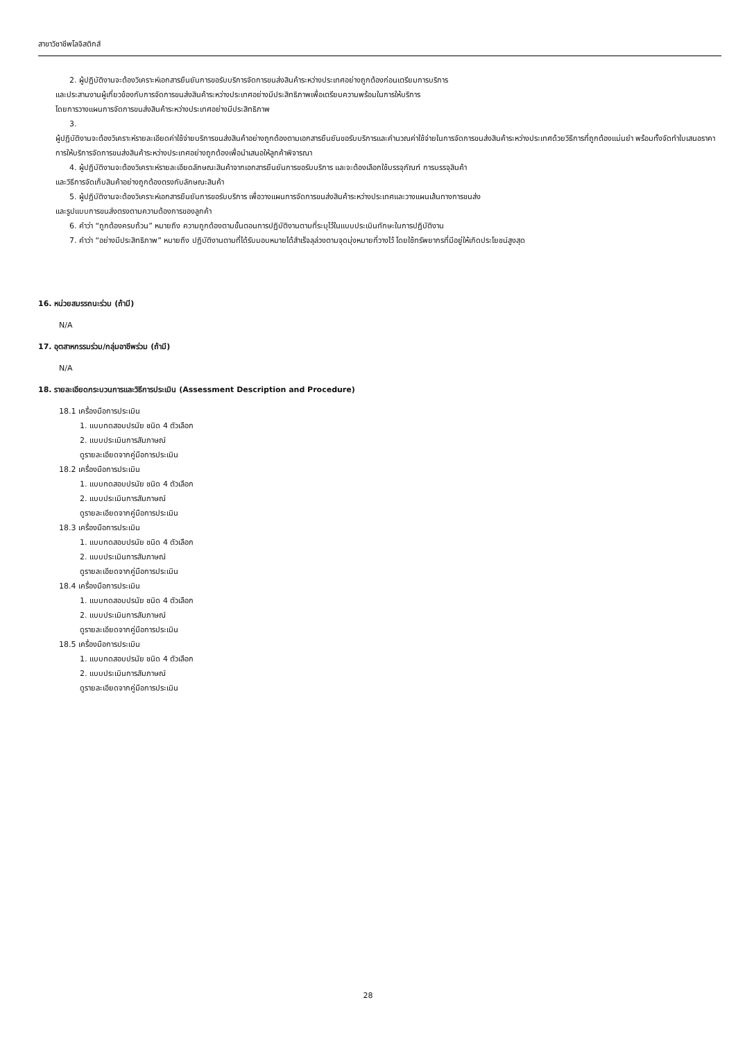สาขาวิชาชีพโลจิสติกส์
2. ผู้ปฏิบัติงานจะต้องวิเคราะห์เอกสารยืนยันการขอรับบริการจัดการขนส่งสินค้าระหว่างประเทศอย่างถูกต้องก่อนเตรียมการบริการ
และประสานงานผู้เกี่ยวข้องกับการจัดการขนส่งสินค้าระหว่างประเทศอย่างมีประสิทธิภาพเพื่อเตรียมความพร้อมในการให้บริการ
โดยการวางแผนการจัดการขนส่งสินค้าระหว่างประเทศอย่างมีประสิทธิภาพ
3.
ผู้ปฏิบัติงานจะต้องวิเคราะห์รายละเอียดค่าใช้จ่ายบริการขนส่งสินค้าอย่างถูกต้องตามเอกสารยืนยันขอรับบริการและคำนวณค่าใช้จ่ายในการจัดการขนส่งสินค้าระหว่างประเทศด้วยวิธีการที่ถูกต้องแม่นยำ พร้อมทั้งจัดทำใบเสนอราคาการให้บริการจัดการขนส่งสินค้าระหว่างประเทศอย่างถูกต้องเพื่อนำเสนอให้ลูกค้าพิจารณา
4. ผู้ปฏิบัติงานจะต้องวิเคราะห์รายละเอียดลักษณะสินค้าจากเอกสารยืนยันการขอรับบริการ และจะต้องเลือกใช้บรรจุภัณฑ์ การบรรจุสินค้า
และวิธีการจัดเก็บสินค้าอย่างถูกต้องตรงกับลักษณะสินค้า
5. ผู้ปฏิบัติงานจะต้องวิเคราะห์เอกสารยืนยันการขอรับบริการ เพื่อวางแผนการจัดการขนส่งสินค้าระหว่างประเทศและวางแผนเส้นทางการขนส่ง
และรูปแบบการขนส่งตรงตามความต้องการของลูกค้า
6. คำว่า “ถูกต้องครบถ้วน” หมายถึง ความถูกต้องตามขั้นตอนการปฏิบัติงานตามที่ระบุไว้ในแบบประเมินทักษะในการปฏิบัติงาน
7. คำว่า “อย่างมีประสิทธิภาพ” หมายถึง ปฏิบัติงานตามที่ได้รับมอบหมายได้สำเร็จลุล่วงตามจุดมุ่งหมายที่วางไว้ โดยใช้ทรัพยากรที่มีอยู่ให้เกิดประโยชน์สูงสุด
16. หน่วยสมรรถนะร่วม (ถ้ามี)
N/A
17. อุตสาหกรรมร่วม/กลุ่มอาชีพร่วม (ถ้ามี)
N/A
18. รายละเอียดกระบวนการและวิธีการประเมิน (Assessment Description and Procedure)
18.1 เครื่องมือการประเมิน
1. แบบทดสอบปรนัย ชนิด 4 ตัวเลือก
2. แบบประเมินการสัมภาษณ์
ดูรายละเอียดจากคู่มือการประเมิน
18.2 เครื่องมือการประเมิน
1. แบบทดสอบปรนัย ชนิด 4 ตัวเลือก
2. แบบประเมินการสัมภาษณ์
ดูรายละเอียดจากคู่มือการประเมิน
18.3 เครื่องมือการประเมิน
1. แบบทดสอบปรนัย ชนิด 4 ตัวเลือก
2. แบบประเมินการสัมภาษณ์
ดูรายละเอียดจากคู่มือการประเมิน
18.4 เครื่องมือการประเมิน
1. แบบทดสอบปรนัย ชนิด 4 ตัวเลือก
2. แบบประเมินการสัมภาษณ์
ดูรายละเอียดจากคู่มือการประเมิน
18.5 เครื่องมือการประเมิน
1. แบบทดสอบปรนัย ชนิด 4 ตัวเลือก
2. แบบประเมินการสัมภาษณ์
ดูรายละเอียดจากคู่มือการประเมิน
28